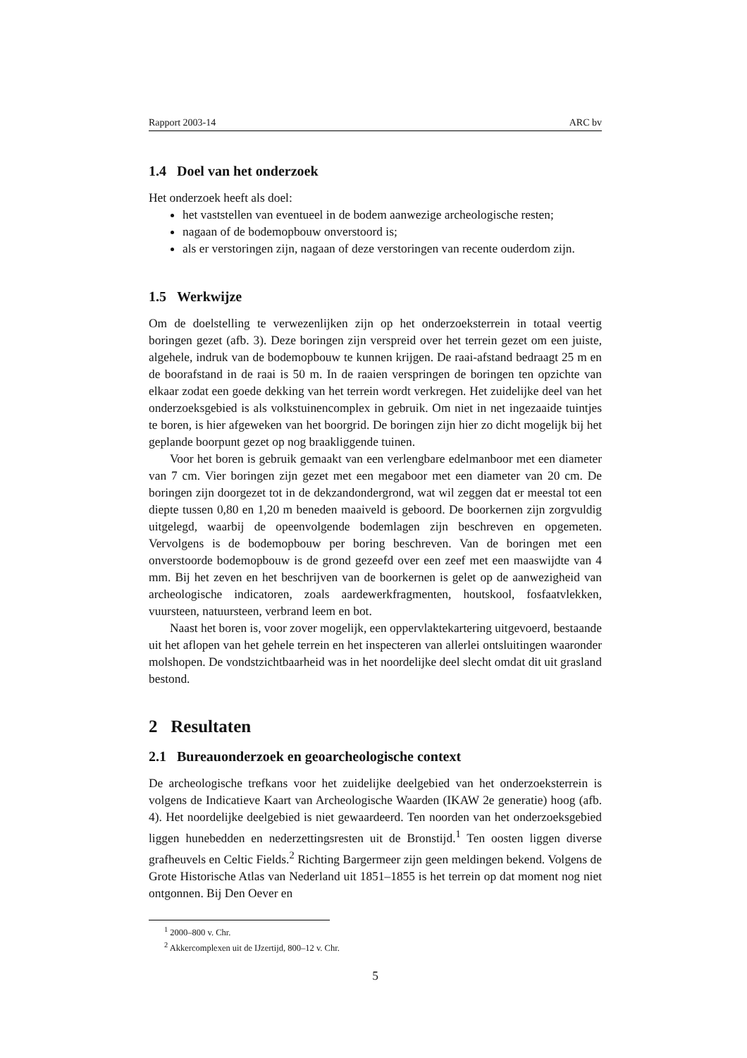Rapport 2003-14 ARC bv
1.4 Doel van het onderzoek
Het onderzoek heeft als doel:
het vaststellen van eventueel in de bodem aanwezige archeologische resten;
nagaan of de bodemopbouw onverstoord is;
als er verstoringen zijn, nagaan of deze verstoringen van recente ouderdom zijn.
1.5 Werkwijze
Om de doelstelling te verwezenlijken zijn op het onderzoeksterrein in totaal veertig boringen gezet (afb. 3). Deze boringen zijn verspreid over het terrein gezet om een juiste, algehele, indruk van de bodemopbouw te kunnen krijgen. De raai-afstand bedraagt 25 m en de boorafstand in de raai is 50 m. In de raaien verspringen de boringen ten opzichte van elkaar zodat een goede dekking van het terrein wordt verkregen. Het zuidelijke deel van het onderzoeksgebied is als volkstuinencomplex in gebruik. Om niet in net ingezaaide tuintjes te boren, is hier afgeweken van het boorgrid. De boringen zijn hier zo dicht mogelijk bij het geplande boorpunt gezet op nog braakliggende tuinen.
Voor het boren is gebruik gemaakt van een verlengbare edelmanboor met een diameter van 7 cm. Vier boringen zijn gezet met een megaboor met een diameter van 20 cm. De boringen zijn doorgezet tot in de dekzandondergrond, wat wil zeggen dat er meestal tot een diepte tussen 0,80 en 1,20 m beneden maaiveld is geboord. De boorkernen zijn zorgvuldig uitgelegd, waarbij de opeenvolgende bodemlagen zijn beschreven en opgemeten. Vervolgens is de bodemopbouw per boring beschreven. Van de boringen met een onverstoorde bodemopbouw is de grond gezeefd over een zeef met een maaswijdte van 4 mm. Bij het zeven en het beschrijven van de boorkernen is gelet op de aanwezigheid van archeologische indicatoren, zoals aardewerkfragmenten, houtskool, fosfaatvlekken, vuursteen, natuursteen, verbrand leem en bot.
Naast het boren is, voor zover mogelijk, een oppervlaktekartering uitgevoerd, bestaande uit het aflopen van het gehele terrein en het inspecteren van allerlei ontsluitingen waaronder molshopen. De vondstzichtbaarheid was in het noordelijke deel slecht omdat dit uit grasland bestond.
2 Resultaten
2.1 Bureauonderzoek en geoarcheologische context
De archeologische trefkans voor het zuidelijke deelgebied van het onderzoeksterrein is volgens de Indicatieve Kaart van Archeologische Waarden (IKAW 2e generatie) hoog (afb. 4). Het noordelijke deelgebied is niet gewaardeerd. Ten noorden van het onderzoeksgebied liggen hunebedden en nederzettingsresten uit de Bronstijd.<sup>1</sup> Ten oosten liggen diverse grafheuvels en Celtic Fields.<sup>2</sup> Richting Bargermeer zijn geen meldingen bekend. Volgens de Grote Historische Atlas van Nederland uit 1851–1855 is het terrein op dat moment nog niet ontgonnen. Bij Den Oever en
<sup>1</sup> 2000–800 v. Chr.
<sup>2</sup> Akkercomplexen uit de IJzertijd, 800–12 v. Chr.
5